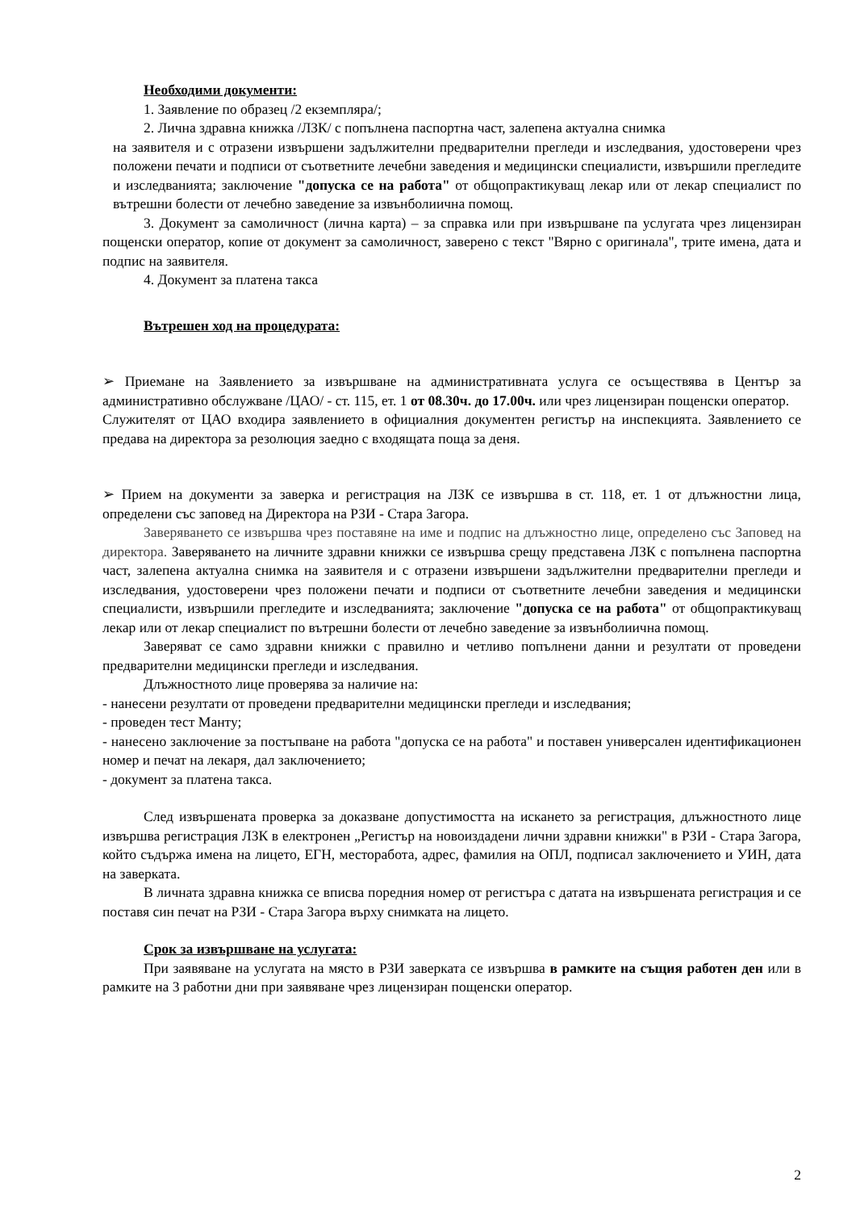Необходими документи:
1. Заявление по образец /2 екземпляра/;
2. Лична здравна книжка /ЛЗК/ с попълнена паспортна част, залепена актуална снимка
на заявителя и с отразени извършени задължителни предварителни прегледи и изследвания, удостоверени чрез положени печати и подписи от съответните лечебни заведения и медицински специалисти, извършили прегледите и изследванията; заключение "допуска се на работа" от общопрактикуващ лекар или от лекар специалист по вътрешни болести от лечебно заведение за извънболиична помощ.
3. Документ за самоличност (лична карта) – за справка или при извършване па услугата чрез лицензиран пощенски оператор, копие от документ за самоличност, заверено с текст "Вярно с оригинала", трите имена, дата и подпис на заявителя.
4. Документ за платена такса
Вътрешен ход на процедурата:
➢ Приемане на Заявлението за извършване на административната услуга се осъществява в Център за административно обслужване /ЦАО/ - ст. 115, ет. 1 от 08.30ч. до 17.00ч. или чрез лицензиран пощенски оператор.
Служителят от ЦАО входира заявлението в официалния документен регистър на инспекцията. Заявлението се предава на директора за резолюция заедно с входящата поща за деня.
➢ Прием на документи за заверка и регистрация на ЛЗК се извършва в ст. 118, ет. 1 от длъжностни лица, определени със заповед на Директора на РЗИ - Стара Загора.
Заверяването се извършва чрез поставяне на име и подпис на длъжностно лице, определено със Заповед на директора. Заверяването на личните здравни книжки се извършва срещу представена ЛЗК с попълнена паспортна част, залепена актуална снимка на заявителя и с отразени извършени задължителни предварителни прегледи и изследвания, удостоверени чрез положени печати и подписи от съответните лечебни заведения и медицински специалисти, извършили прегледите и изследванията; заключение "допуска се на работа" от общопрактикуващ лекар или от лекар специалист по вътрешни болести от лечебно заведение за извънболиична помощ.
Заверяват се само здравни книжки с правилно и четливо попълнени данни и резултати от проведени предварителни медицински прегледи и изследвания.
Длъжностното лице проверява за наличие на:
- нанесени резултати от проведени предварителни медицински прегледи и изследвания;
- проведен тест Манту;
- нанесено заключение за постъпване на работа "допуска се на работа" и поставен универсален идентификационен номер и печат на лекаря, дал заключението;
- документ за платена такса.
След извършената проверка за доказване допустимостта на искането за регистрация, длъжностното лице извършва регистрация ЛЗК в електронен „Регистър на новоиздадени лични здравни книжки" в РЗИ - Стара Загора, който съдържа имена на лицето, ЕГН, месторабота, адрес, фамилия на ОПЛ, подписал заключението и УИН, дата на заверката.
В личната здравна книжка се вписва поредния номер от регистъра с датата на извършената регистрация и се поставя син печат на РЗИ - Стара Загора върху снимката на лицето.
Срок за извършване на услугата:
При заявяване на услугата на място в РЗИ заверката се извършва в рамките на същия работен ден или в рамките на 3 работни дни при заявяване чрез лицензиран пощенски оператор.
2